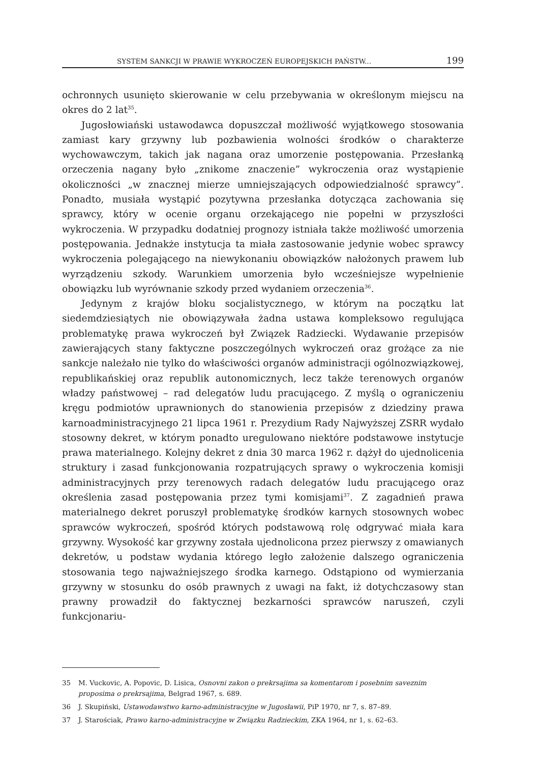SYSTEM SANKCJI W PRAWIE WYKROCZEŃ EUROPEJSKICH PAŃSTW... 199
ochronnych usunięto skierowanie w celu przebywania w określonym miejscu na okres do 2 lat<sup>35</sup>.
Jugosłowiański ustawodawca dopuszczał możliwość wyjątkowego stosowania zamiast kary grzywny lub pozbawienia wolności środków o charakterze wychowawczym, takich jak nagana oraz umorzenie postępowania. Przesłanką orzeczenia nagany było „znikome znaczenie” wykroczenia oraz wystąpienie okoliczności „w znacznej mierze umniejszających odpowiedzialność sprawcy”. Ponadto, musiała wystąpić pozytywna przesłanka dotycząca zachowania się sprawcy, który w ocenie organu orzekającego nie popełni w przyszłości wykroczenia. W przypadku dodatniej prognozy istniała także możliwość umorzenia postępowania. Jednakże instytucja ta miała zastosowanie jedynie wobec sprawcy wykroczenia polegającego na niewykonaniu obowiązków nałożonych prawem lub wyrządzeniu szkody. Warunkiem umorzenia było wcześniejsze wypełnienie obowiązku lub wyrównanie szkody przed wydaniem orzeczenia<sup>36</sup>.
Jedynym z krajów bloku socjalistycznego, w którym na początku lat siedemdziesiątych nie obowiązywała żadna ustawa kompleksowo regulująca problematykę prawa wykroczeń był Związek Radziecki. Wydawanie przepisów zawierających stany faktyczne poszczególnych wykroczeń oraz grożące za nie sankcje należało nie tylko do właściwości organów administracji ogólnozwiązkowej, republikańskiej oraz republik autonomicznych, lecz także terenowych organów władzy państwowej – rad delegatów ludu pracującego. Z myślą o ograniczeniu kręgu podmiotów uprawnionych do stanowienia przepisów z dziedziny prawa karnoadministracyjnego 21 lipca 1961 r. Prezydium Rady Najwyższej ZSRR wydało stosowny dekret, w którym ponadto uregulowano niektóre podstawowe instytucje prawa materialnego. Kolejny dekret z dnia 30 marca 1962 r. dążył do ujednolicenia struktury i zasad funkcjonowania rozpatrujących sprawy o wykroczenia komisji administracyjnych przy terenowych radach delegatów ludu pracującego oraz określenia zasad postępowania przez tymi komisjami<sup>37</sup>. Z zagadnień prawa materialnego dekret poruszył problematykę środków karnych stosownych wobec sprawców wykroczeń, spośród których podstawową rolę odgrywać miała kara grzywny. Wysokość kar grzywny została ujednolicona przez pierwszy z omawianych dekretów, u podstaw wydania którego legło założenie dalszego ograniczenia stosowania tego najważniejszego środka karnego. Odstąpiono od wymierzania grzywny w stosunku do osób prawnych z uwagi na fakt, iż dotychczasowy stan prawny prowadził do faktycznej bezkarności sprawców naruszeń, czyli funkcjonariu-
35 M. Vuckovic, A. Popovic, D. Lisica, Osnovni zakon o prekrsajima sa komentarom i posebnim saveznim proposima o prekrsajima, Belgrad 1967, s. 689.
36 J. Skupiński, Ustawodawstwo karno-administracyjne w Jugosławii, PiP 1970, nr 7, s. 87–89.
37 J. Starościak, Prawo karno-administracyjne w Związku Radzieckim, ZKA 1964, nr 1, s. 62–63.